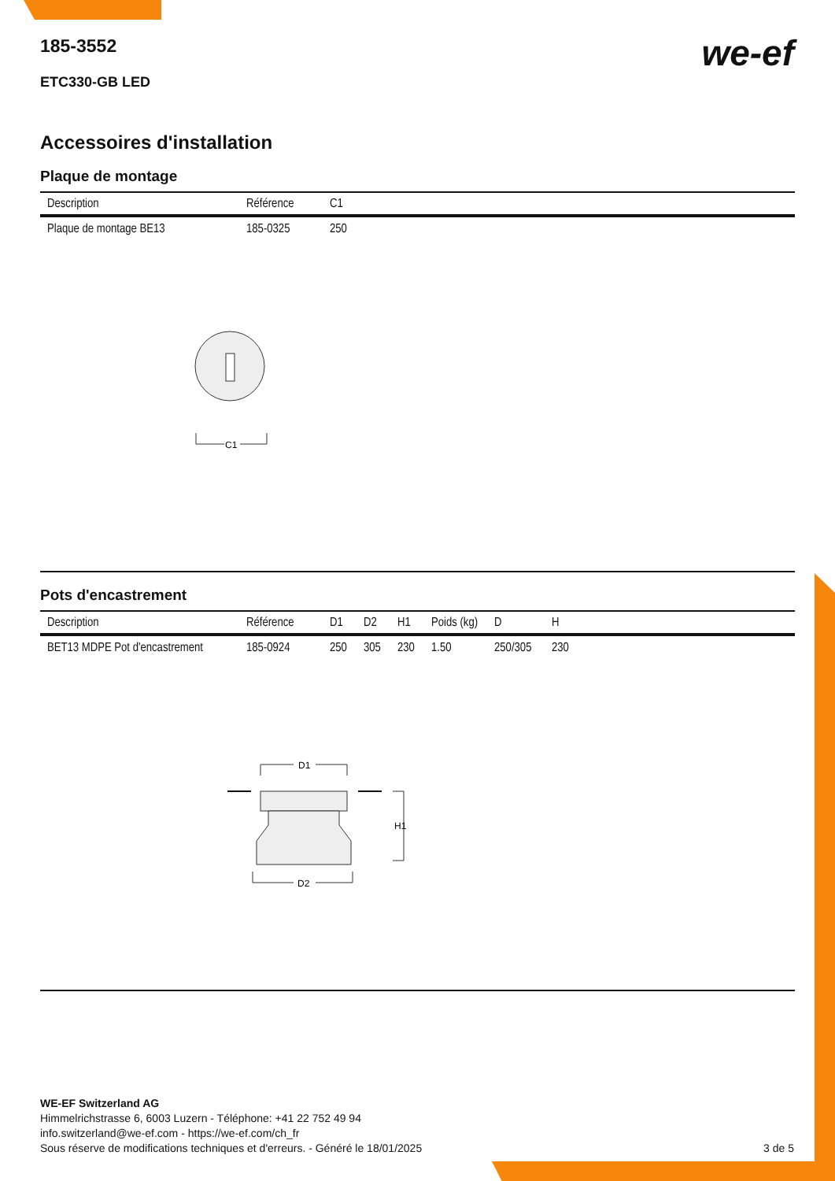we-ef
185-3552
ETC330-GB LED
Accessoires d'installation
Plaque de montage
| Description | Référence | C1 |
| --- | --- | --- |
| Plaque de montage BE13 | 185-0325 | 250 |
C1
Pots d'encastrement
| Description | Référence | D1 | D2 | H1 | Poids (kg) | D | H |
| --- | --- | --- | --- | --- | --- | --- | --- |
| BET13 MDPE Pot d'encastrement | 185-0924 | 250 | 305 | 230 | 1.50 | 250/305 | 230 |
D1
H1
D2
WE-EF Switzerland AG
Himmelrichstrasse 6, 6003 Luzern - Téléphone: +41 22 752 49 94
info.switzerland@we-ef.com - https://we-ef.com/ch_fr
Sous réserve de modifications techniques et d'erreurs. - Généré le 18/01/2025 3 de 5